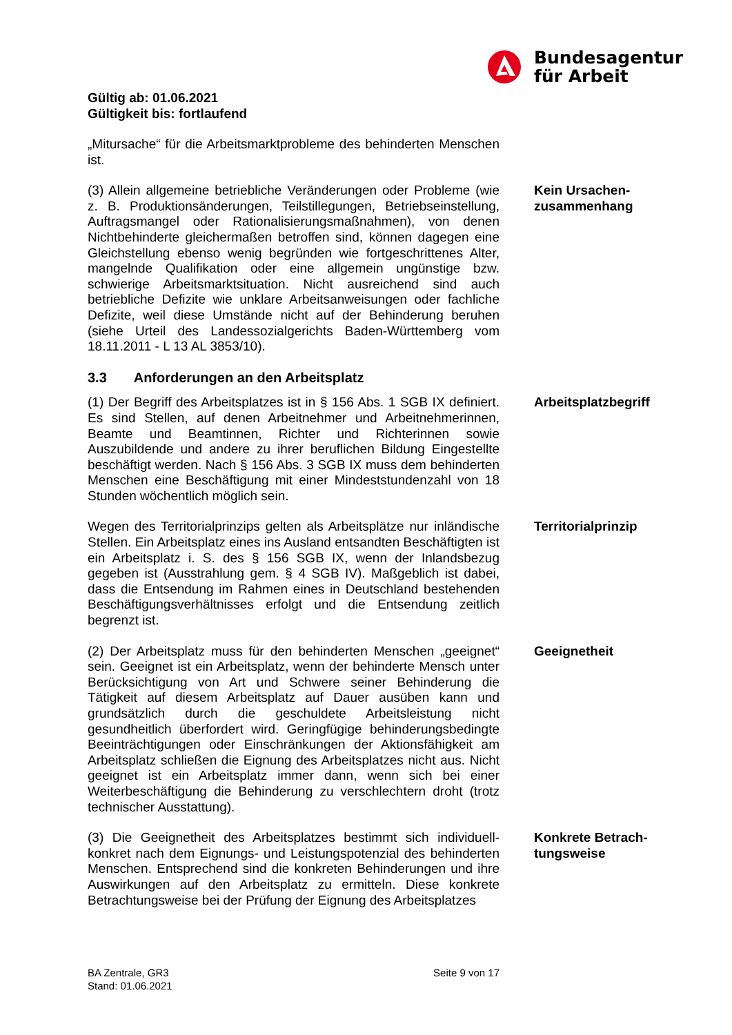Bundesagentur
für Arbeit
Gültig ab: 01.06.2021
Gültigkeit bis: fortlaufend
„Mitursache“ für die Arbeitsmarktprobleme des behinderten Menschen ist.
(3) Allein allgemeine betriebliche Veränderungen oder Probleme (wie z. B. Produktionsänderungen, Teilstillegungen, Betriebseinstellung, Auftragsmangel oder Rationalisierungsmaßnahmen), von denen Nichtbehinderte gleichermaßen betroffen sind, können dagegen eine Gleichstellung ebenso wenig begründen wie fortgeschrittenes Alter, mangelnde Qualifikation oder eine allgemein ungünstige bzw. schwierige Arbeitsmarktsituation. Nicht ausreichend sind auch betriebliche Defizite wie unklare Arbeitsanweisungen oder fachliche Defizite, weil diese Umstände nicht auf der Behinderung beruhen (siehe Urteil des Landessozialgerichts Baden-Württemberg vom 18.11.2011 - L 13 AL 3853/10).
Kein Ursachen-zusammenhang
3.3 Anforderungen an den Arbeitsplatz
(1) Der Begriff des Arbeitsplatzes ist in § 156 Abs. 1 SGB IX definiert. Es sind Stellen, auf denen Arbeitnehmer und Arbeitnehmerinnen, Beamte und Beamtinnen, Richter und Richterinnen sowie Auszubildende und andere zu ihrer beruflichen Bildung Eingestellte beschäftigt werden. Nach § 156 Abs. 3 SGB IX muss dem behinderten Menschen eine Beschäftigung mit einer Mindeststundenzahl von 18 Stunden wöchentlich möglich sein.
Arbeitsplatzbegriff
Wegen des Territorialprinzips gelten als Arbeitsplätze nur inländische Stellen. Ein Arbeitsplatz eines ins Ausland entsandten Beschäftigten ist ein Arbeitsplatz i. S. des § 156 SGB IX, wenn der Inlandsbezug gegeben ist (Ausstrahlung gem. § 4 SGB IV). Maßgeblich ist dabei, dass die Entsendung im Rahmen eines in Deutschland bestehenden Beschäftigungsverhältnisses erfolgt und die Entsendung zeitlich begrenzt ist.
Territorialprinzip
(2) Der Arbeitsplatz muss für den behinderten Menschen „geeignet“ sein. Geeignet ist ein Arbeitsplatz, wenn der behinderte Mensch unter Berücksichtigung von Art und Schwere seiner Behinderung die Tätigkeit auf diesem Arbeitsplatz auf Dauer ausüben kann und grundsätzlich durch die geschuldete Arbeitsleistung nicht gesundheitlich überfordert wird. Geringfügige behinderungsbedingte Beeinträchtigungen oder Einschränkungen der Aktionsfähigkeit am Arbeitsplatz schließen die Eignung des Arbeitsplatzes nicht aus. Nicht geeignet ist ein Arbeitsplatz immer dann, wenn sich bei einer Weiterbeschäftigung die Behinderung zu verschlechtern droht (trotz technischer Ausstattung).
Geeignetheit
(3) Die Geeignetheit des Arbeitsplatzes bestimmt sich individuell-konkret nach dem Eignungs- und Leistungspotenzial des behinderten Menschen. Entsprechend sind die konkreten Behinderungen und ihre Auswirkungen auf den Arbeitsplatz zu ermitteln. Diese konkrete Betrachtungsweise bei der Prüfung der Eignung des Arbeitsplatzes
Konkrete Betrach-tungsweise
BA Zentrale, GR3
Stand: 01.06.2021
Seite 9 von 17